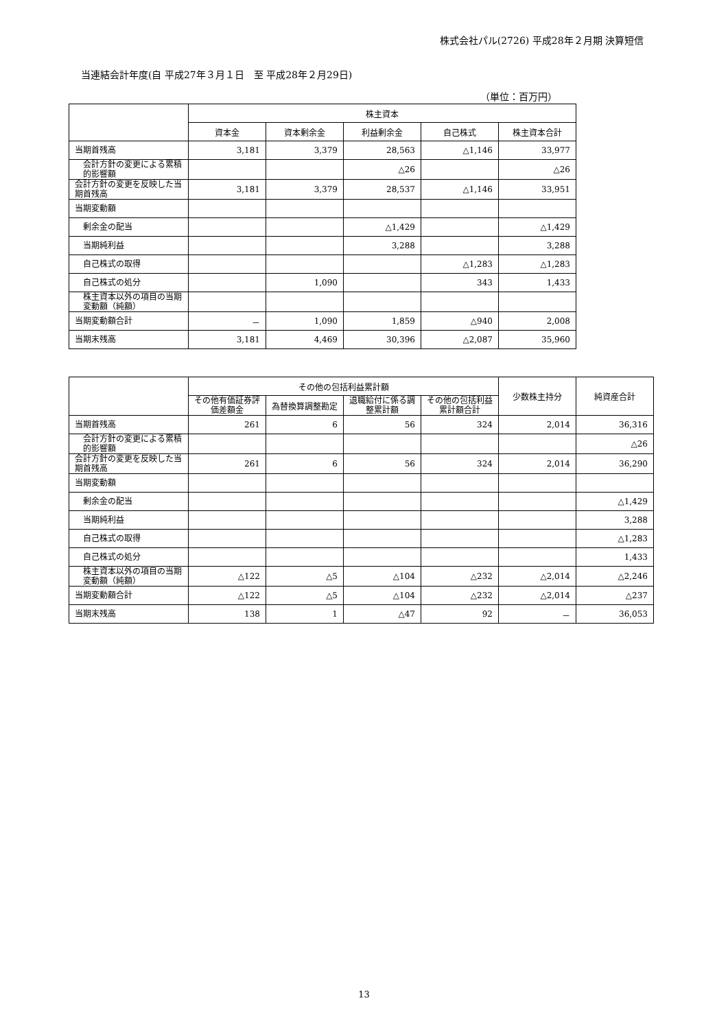株式会社パル(2726) 平成28年２月期 決算短信
当連結会計年度(自 平成27年３月１日　至 平成28年２月29日)
（単位：百万円）
| | 株主資本 | | | | |
| --- | --- | --- | --- | --- | --- |
| | 資本金 | 資本剰余金 | 利益剰余金 | 自己株式 | 株主資本合計 |
| 当期首残高 | 3,181 | 3,379 | 28,563 | △1,146 | 33,977 |
| 会計方針の変更による累積的影響額 | | | △26 | | △26 |
| 会計方針の変更を反映した当期首残高 | 3,181 | 3,379 | 28,537 | △1,146 | 33,951 |
| 当期変動額 | | | | | |
| 剰余金の配当 | | | △1,429 | | △1,429 |
| 当期純利益 | | | 3,288 | | 3,288 |
| 自己株式の取得 | | | | △1,283 | △1,283 |
| 自己株式の処分 | | 1,090 | | 343 | 1,433 |
| 株主資本以外の項目の当期変動額（純額） | | | | | |
| 当期変動額合計 | － | 1,090 | 1,859 | △940 | 2,008 |
| 当期末残高 | 3,181 | 4,469 | 30,396 | △2,087 | 35,960 |
| | その他の包括利益累計額 | | | | 少数株主持分 | 純資産合計 |
| --- | --- | --- | --- | --- | --- | --- |
| | その他有価証券評価差額金 | 為替換算調整勘定 | 退職給付に係る調整累計額 | その他の包括利益累計額合計 | | |
| 当期首残高 | 261 | 6 | 56 | 324 | 2,014 | 36,316 |
| 会計方針の変更による累積的影響額 | | | | | | △26 |
| 会計方針の変更を反映した当期首残高 | 261 | 6 | 56 | 324 | 2,014 | 36,290 |
| 当期変動額 | | | | | | |
| 剰余金の配当 | | | | | | △1,429 |
| 当期純利益 | | | | | | 3,288 |
| 自己株式の取得 | | | | | | △1,283 |
| 自己株式の処分 | | | | | | 1,433 |
| 株主資本以外の項目の当期変動額（純額） | △122 | △5 | △104 | △232 | △2,014 | △2,246 |
| 当期変動額合計 | △122 | △5 | △104 | △232 | △2,014 | △237 |
| 当期末残高 | 138 | 1 | △47 | 92 | － | 36,053 |
13